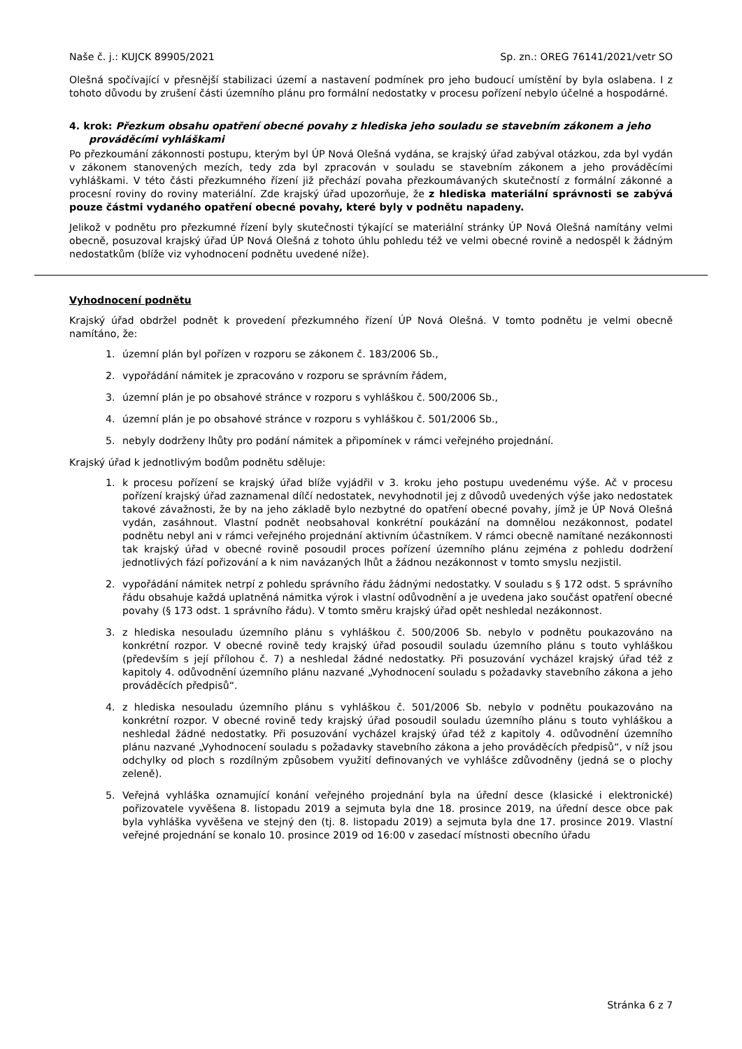Naše č. j.: KUJCK 89905/2021 Sp. zn.: OREG 76141/2021/vetr SO
Olešná spočívající v přesnější stabilizaci území a nastavení podmínek pro jeho budoucí umístění by byla oslabena. I z tohoto důvodu by zrušení části územního plánu pro formální nedostatky v procesu pořízení nebylo účelné a hospodárné.
4. krok: Přezkum obsahu opatření obecné povahy z hlediska jeho souladu se stavebním zákonem a jeho prováděcími vyhláškami
Po přezkoumání zákonnosti postupu, kterým byl ÚP Nová Olešná vydána, se krajský úřad zabýval otázkou, zda byl vydán v zákonem stanovených mezích, tedy zda byl zpracován v souladu se stavebním zákonem a jeho prováděcími vyhláškami. V této části přezkumného řízení již přechází povaha přezkoumávaných skutečností z formální zákonné a procesní roviny do roviny materiální. Zde krajský úřad upozorňuje, že z hlediska materiální správnosti se zabývá pouze částmi vydaného opatření obecné povahy, které byly v podnětu napadeny.
Jelikož v podnětu pro přezkumné řízení byly skutečnosti týkající se materiální stránky ÚP Nová Olešná namítány velmi obecně, posuzoval krajský úřad ÚP Nová Olešná z tohoto úhlu pohledu též ve velmi obecné rovině a nedospěl k žádným nedostatkům (blíže viz vyhodnocení podnětu uvedené níže).
Vyhodnocení podnětu
Krajský úřad obdržel podnět k provedení přezkumného řízení ÚP Nová Olešná. V tomto podnětu je velmi obecně namítáno, že:
1. územní plán byl pořízen v rozporu se zákonem č. 183/2006 Sb.,
2. vypořádání námitek je zpracováno v rozporu se správním řádem,
3. územní plán je po obsahové stránce v rozporu s vyhláškou č. 500/2006 Sb.,
4. územní plán je po obsahové stránce v rozporu s vyhláškou č. 501/2006 Sb.,
5. nebyly dodrženy lhůty pro podání námitek a připomínek v rámci veřejného projednání.
Krajský úřad k jednotlivým bodům podnětu sděluje:
1. k procesu pořízení se krajský úřad blíže vyjádřil v 3. kroku jeho postupu uvedenému výše. Ač v procesu pořízení krajský úřad zaznamenal dílčí nedostatek, nevyhodnotil jej z důvodů uvedených výše jako nedostatek takové závažnosti, že by na jeho základě bylo nezbytné do opatření obecné povahy, jímž je ÚP Nová Olešná vydán, zasáhnout. Vlastní podnět neobsahoval konkrétní poukázání na domnělou nezákonnost, podatel podnětu nebyl ani v rámci veřejného projednání aktivním účastníkem. V rámci obecně namítané nezákonnosti tak krajský úřad v obecné rovině posoudil proces pořízení územního plánu zejména z pohledu dodržení jednotlivých fází pořizování a k nim navázaných lhůt a žádnou nezákonnost v tomto smyslu nezjistil.
2. vypořádání námitek netrpí z pohledu správního řádu žádnými nedostatky. V souladu s § 172 odst. 5 správního řádu obsahuje každá uplatněná námitka výrok i vlastní odůvodnění a je uvedena jako součást opatření obecné povahy (§ 173 odst. 1 správního řádu). V tomto směru krajský úřad opět neshledal nezákonnost.
3. z hlediska nesouladu územního plánu s vyhláškou č. 500/2006 Sb. nebylo v podnětu poukazováno na konkrétní rozpor. V obecné rovině tedy krajský úřad posoudil souladu územního plánu s touto vyhláškou (především s její přílohou č. 7) a neshledal žádné nedostatky. Při posuzování vycházel krajský úřad též z kapitoly 4. odůvodnění územního plánu nazvané „Vyhodnocení souladu s požadavky stavebního zákona a jeho prováděcích předpisů“.
4. z hlediska nesouladu územního plánu s vyhláškou č. 501/2006 Sb. nebylo v podnětu poukazováno na konkrétní rozpor. V obecné rovině tedy krajský úřad posoudil souladu územního plánu s touto vyhláškou a neshledal žádné nedostatky. Při posuzování vycházel krajský úřad též z kapitoly 4. odůvodnění územního plánu nazvané „Vyhodnocení souladu s požadavky stavebního zákona a jeho prováděcích předpisů“, v níž jsou odchylky od ploch s rozdílným způsobem využití definovaných ve vyhlášce zdůvodněny (jedná se o plochy zeleně).
5. Veřejná vyhláška oznamující konání veřejného projednání byla na úřední desce (klasické i elektronické) pořizovatele vyvěšena 8. listopadu 2019 a sejmuta byla dne 18. prosince 2019, na úřední desce obce pak byla vyhláška vyvěšena ve stejný den (tj. 8. listopadu 2019) a sejmuta byla dne 17. prosince 2019. Vlastní veřejné projednání se konalo 10. prosince 2019 od 16:00 v zasedací místnosti obecního úřadu
Stránka 6 z 7